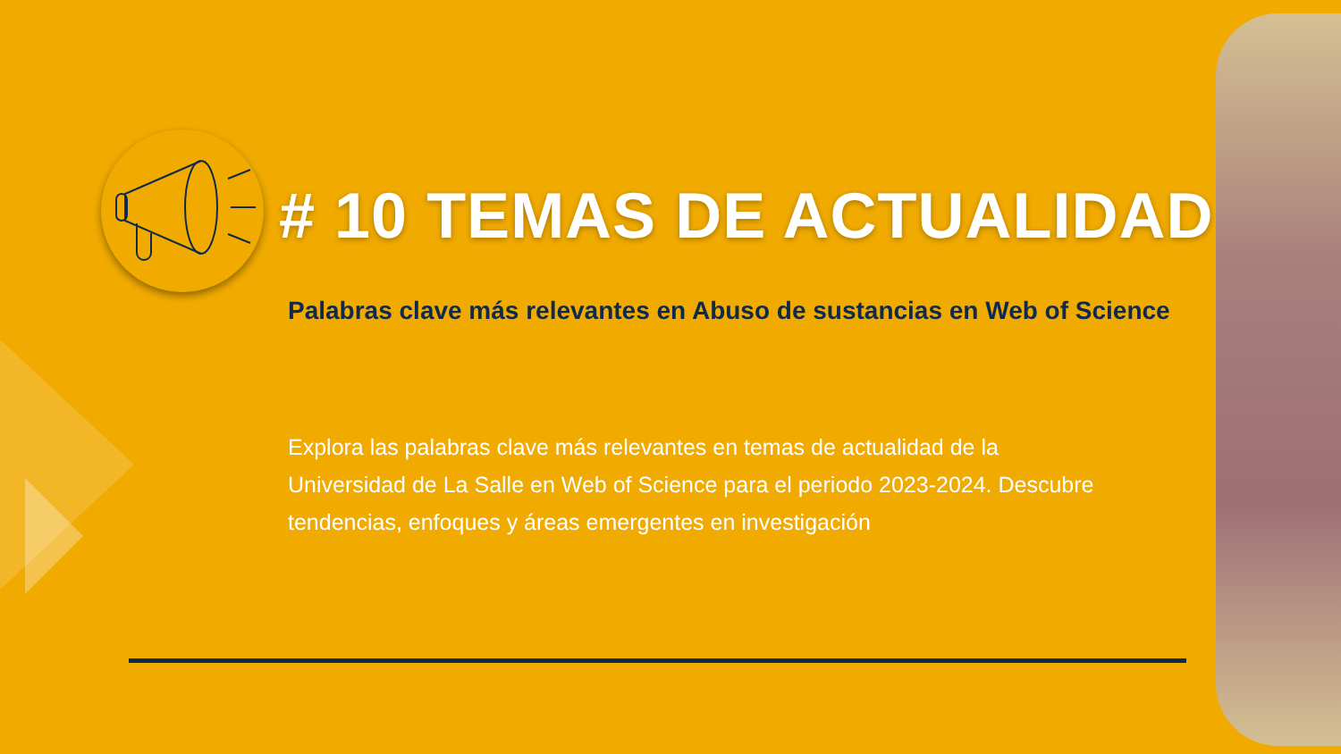# 10 TEMAS DE ACTUALIDAD
Palabras clave más relevantes en Abuso de sustancias en Web of Science
Explora las palabras clave más relevantes en temas de actualidad de la Universidad de La Salle en Web of Science para el periodo 2023-2024. Descubre tendencias, enfoques y áreas emergentes en investigación